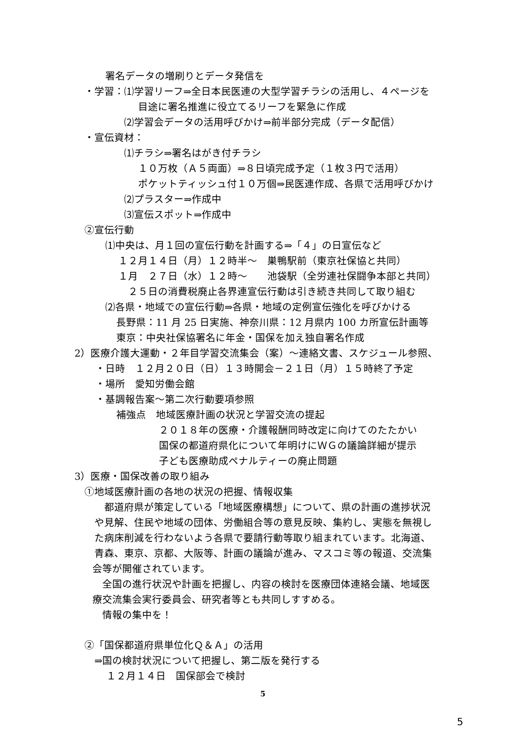署名データの増刷りとデータ発信を
・学習：⑴学習リーフ⇒全日本民医連の大型学習チラシの活用し、４ページを
目途に署名推進に役立てるリーフを緊急に作成
⑵学習会データの活用呼びかけ⇒前半部分完成（データ配信）
・宣伝資材：
⑴チラシ⇒署名はがき付チラシ
１０万枚（Ａ５両面）⇒８日頃完成予定（１枚３円で活用）
ポケットティッシュ付１０万個⇒民医連作成、各県で活用呼びかけ
⑵プラスター⇒作成中
⑶宣伝スポット⇒作成中
②宣伝行動
⑴中央は、月１回の宣伝行動を計画する⇒「４」の日宣伝など
１２月１４日（月）１２時半～　巣鴨駅前（東京社保協と共同）
１月　２７日（水）１２時～　　池袋駅（全労連社保闘争本部と共同）
２５日の消費税廃止各界連宣伝行動は引き続き共同して取り組む
⑵各県・地域での宣伝行動⇒各県・地域の定例宣伝強化を呼びかける
長野県：11 月 25 日実施、神奈川県：12 月県内 100 カ所宣伝計画等
東京：中央社保協署名に年金・国保を加え独自署名作成
2）医療介護大運動・２年目学習交流集会（案）～連絡文書、スケジュール参照、
・日時　１２月２０日（日）１３時開会－２１日（月）１５時終了予定
・場所　愛知労働会館
・基調報告案～第二次行動要項参照
補強点　地域医療計画の状況と学習交流の提起
２０１８年の医療・介護報酬同時改定に向けてのたたかい
国保の都道府県化について年明けにＷＧの議論詳細が提示
子ども医療助成ペナルティーの廃止問題
3）医療・国保改善の取り組み
①地域医療計画の各地の状況の把握、情報収集
都道府県が策定している「地域医療構想」について、県の計画の進捗状況
や見解、住民や地域の団体、労働組合等の意見反映、集約し、実態を無視し
た病床削減を行わないよう各県で要請行動等取り組まれています。北海道、
青森、東京、京都、大阪等、計画の議論が進み、マスコミ等の報道、交流集
会等が開催されています。
全国の進行状況や計画を把握し、内容の検討を医療団体連絡会議、地域医
療交流集会実行委員会、研究者等とも共同しすすめる。
情報の集中を！
②「国保都道府県単位化Ｑ＆Ａ」の活用
⇒国の検討状況について把握し、第二版を発行する
１２月１４日　国保部会で検討
5
5